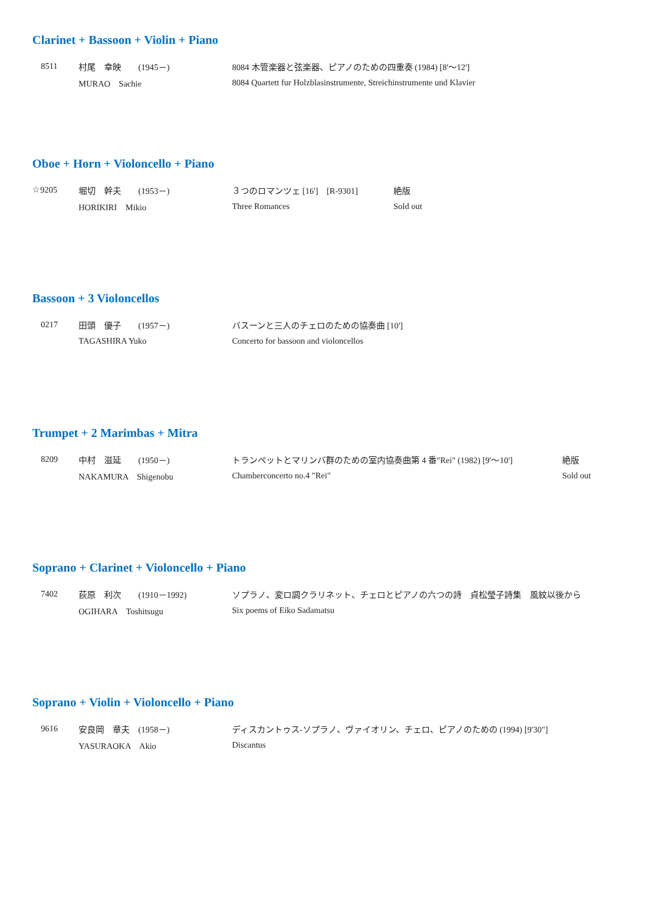Clarinet + Bassoon + Violin + Piano
8511 村尾　幸映　　(1945－) 8084 木管楽器と弦楽器、ピアノのための四重奏 (1984) [8'～12']
MURAO　Sachie 8084 Quartett fur Holzblasinstrumente, Streichinstrumente und Klavier
Oboe + Horn + Violoncello + Piano
☆9205 堀切　幹夫　　(1953－) ３つのロマンツェ [16']　[R-9301] 絶版
HORIKIRI　Mikio Three Romances Sold out
Bassoon + 3 Violoncellos
0217 田頭　優子　　(1957－) バスーンと三人のチェロのための協奏曲 [10']
TAGASHIRA Yuko Concerto for bassoon and violoncellos
Trumpet + 2 Marimbas + Mitra
8209 中村　滋延　　(1950－) トランペットとマリンバ群のための室内協奏曲第 4 番"Rei" (1982) [9'～10'] 絶版
NAKAMURA　Shigenobu Chamberconcerto no.4 "Rei" Sold out
Soprano + Clarinet + Violoncello + Piano
7402 荻原　利次　　(1910－1992) ソプラノ、変ロ調クラリネット、チェロとピアノの六つの詩　貞松瑩子詩集　風紋以後から
OGIHARA　Toshitsugu Six poems of Eiko Sadamatsu
Soprano + Violin + Violoncello + Piano
9616 安良岡　章夫　(1958－) ディスカントゥス-ソプラノ、ヴァイオリン、チェロ、ピアノのための (1994) [9'30"]
YASURAOKA　Akio Discantus